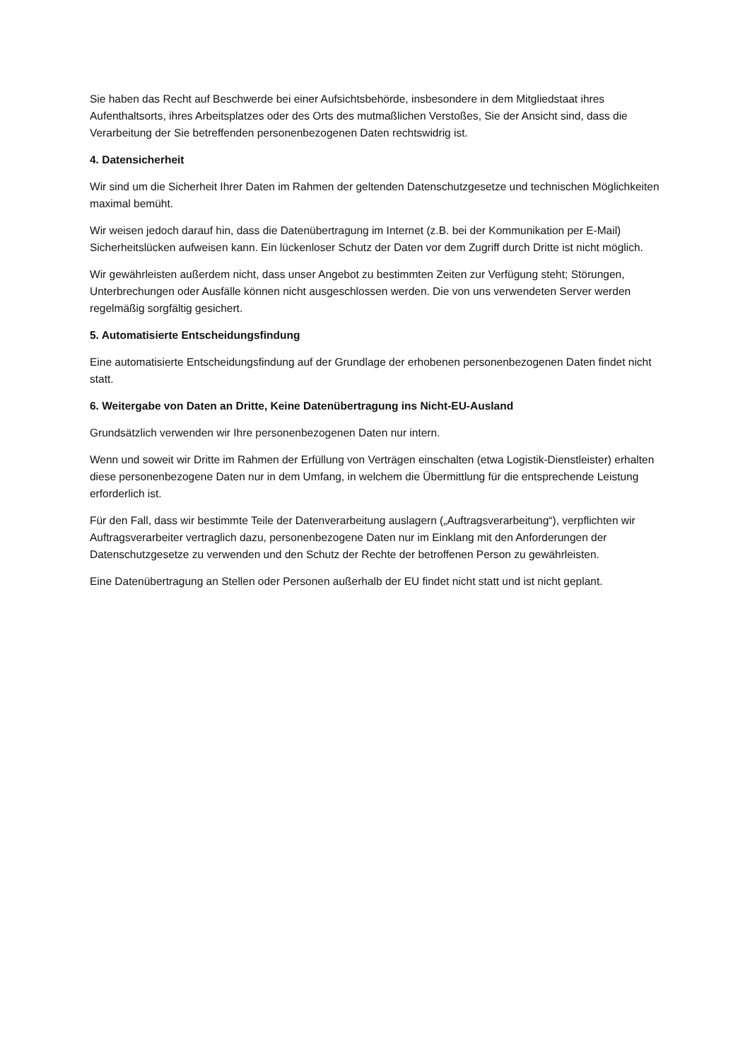Sie haben das Recht auf Beschwerde bei einer Aufsichtsbehörde, insbesondere in dem Mitgliedstaat ihres Aufenthaltsorts, ihres Arbeitsplatzes oder des Orts des mutmaßlichen Verstoßes, Sie der Ansicht sind, dass die Verarbeitung der Sie betreffenden personenbezogenen Daten rechtswidrig ist.
4. Datensicherheit
Wir sind um die Sicherheit Ihrer Daten im Rahmen der geltenden Datenschutzgesetze und technischen Möglichkeiten maximal bemüht.
Wir weisen jedoch darauf hin, dass die Datenübertragung im Internet (z.B. bei der Kommunikation per E-Mail) Sicherheitslücken aufweisen kann. Ein lückenloser Schutz der Daten vor dem Zugriff durch Dritte ist nicht möglich.
Wir gewährleisten außerdem nicht, dass unser Angebot zu bestimmten Zeiten zur Verfügung steht; Störungen, Unterbrechungen oder Ausfälle können nicht ausgeschlossen werden. Die von uns verwendeten Server werden regelmäßig sorgfältig gesichert.
5. Automatisierte Entscheidungsfindung
Eine automatisierte Entscheidungsfindung auf der Grundlage der erhobenen personenbezogenen Daten findet nicht statt.
6. Weitergabe von Daten an Dritte, Keine Datenübertragung ins Nicht-EU-Ausland
Grundsätzlich verwenden wir Ihre personenbezogenen Daten nur intern.
Wenn und soweit wir Dritte im Rahmen der Erfüllung von Verträgen einschalten (etwa Logistik-Dienstleister) erhalten diese personenbezogene Daten nur in dem Umfang, in welchem die Übermittlung für die entsprechende Leistung erforderlich ist.
Für den Fall, dass wir bestimmte Teile der Datenverarbeitung auslagern („Auftragsverarbeitung“), verpflichten wir Auftragsverarbeiter vertraglich dazu, personenbezogene Daten nur im Einklang mit den Anforderungen der Datenschutzgesetze zu verwenden und den Schutz der Rechte der betroffenen Person zu gewährleisten.
Eine Datenübertragung an Stellen oder Personen außerhalb der EU findet nicht statt und ist nicht geplant.